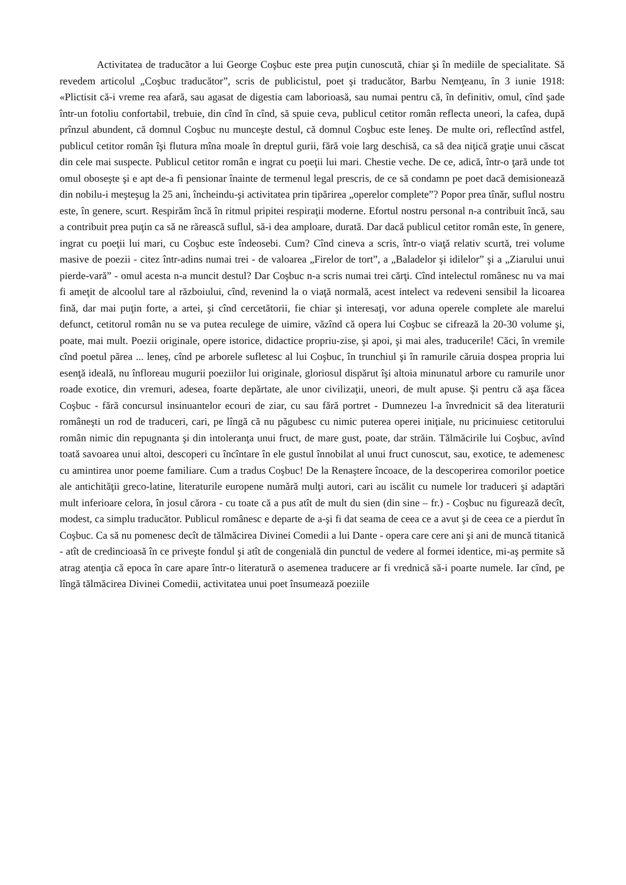Activitatea de traducător a lui George Coşbuc este prea puţin cunoscută, chiar şi în mediile de specialitate. Să revedem articolul „Coşbuc traducător”, scris de publicistul, poet şi traducător, Barbu Nemţeanu, în 3 iunie 1918: «Plictisit că-i vreme rea afară, sau agasat de digestia cam laborioasă, sau numai pentru că, în definitiv, omul, cînd şade într-un fotoliu confortabil, trebuie, din cînd în cînd, să spuie ceva, publicul cetitor român reflecta uneori, la cafea, după prînzul abundent, că domnul Coşbuc nu munceşte destul, că domnul Coşbuc este leneş. De multe ori, reflectînd astfel, publicul cetitor român îşi flutura mîna moale în dreptul gurii, fără voie larg deschisă, ca să dea niţică graţie unui căscat din cele mai suspecte. Publicul cetitor român e ingrat cu poeţii lui mari. Chestie veche. De ce, adică, într-o ţară unde tot omul oboseşte şi e apt de-a fi pensionar înainte de termenul legal prescris, de ce să condamn pe poet dacă demisionează din nobilu-i meşteşug la 25 ani, încheindu-şi activitatea prin tipărirea „operelor complete”? Popor prea tînăr, suflul nostru este, în genere, scurt. Respirăm încă în ritmul pripitei respiraţii moderne. Efortul nostru personal n-a contribuit încă, sau a contribuit prea puţin ca să ne rărească suflul, să-i dea amploare, durată. Dar dacă publicul cetitor român este, în genere, ingrat cu poeţii lui mari, cu Coşbuc este îndeosebi. Cum? Cînd cineva a scris, într-o viaţă relativ scurtă, trei volume masive de poezii - citez într-adins numai trei - de valoarea „Firelor de tort”, a „Baladelor şi idilelor” şi a „Ziarului unui pierde-vară” - omul acesta n-a muncit destul? Dar Coşbuc n-a scris numai trei cărţi. Cînd intelectul românesc nu va mai fi ameţit de alcoolul tare al războiului, cînd, revenind la o viaţă normală, acest intelect va redeveni sensibil la licoarea fină, dar mai puţin forte, a artei, şi cînd cercetătorii, fie chiar şi interesaţi, vor aduna operele complete ale marelui defunct, cetitorul român nu se va putea reculege de uimire, văzînd că opera lui Coşbuc se cifrează la 20-30 volume şi, poate, mai mult. Poezii originale, opere istorice, didactice propriu-zise, şi apoi, şi mai ales, traducerile! Căci, în vremile cînd poetul părea ... leneş, cînd pe arborele sufletesc al lui Coşbuc, în trunchiul şi în ramurile căruia dospea propria lui esenţă ideală, nu înfloreau mugurii poeziilor lui originale, gloriosul dispărut îşi altoia minunatul arbore cu ramurile unor roade exotice, din vremuri, adesea, foarte depărtate, ale unor civilizaţii, uneori, de mult apuse. Şi pentru că aşa făcea Coşbuc - fără concursul insinuantelor ecouri de ziar, cu sau fără portret - Dumnezeu l-a învrednicit să dea literaturii româneşti un rod de traduceri, cari, pe lîngă că nu păgubesc cu nimic puterea operei iniţiale, nu pricinuiesc cetitorului român nimic din repugnanta şi din intoleranţa unui fruct, de mare gust, poate, dar străin. Tălmăcirile lui Coşbuc, avînd toată savoarea unui altoi, descoperi cu încîntare în ele gustul înnobilat al unui fruct cunoscut, sau, exotice, te ademenesc cu amintirea unor poeme familiare. Cum a tradus Coşbuc! De la Renaştere încoace, de la descoperirea comorilor poetice ale antichităţii greco-latine, literaturile europene numără mulţi autori, cari au iscălit cu numele lor traduceri şi adaptări mult inferioare celora, în josul cărora - cu toate că a pus atît de mult du sien (din sine – fr.) - Coşbuc nu figurează decît, modest, ca simplu traducător. Publicul românesc e departe de a-şi fi dat seama de ceea ce a avut şi de ceea ce a pierdut în Coşbuc. Ca să nu pomenesc decît de tălmăcirea Divinei Comedii a lui Dante - opera care cere ani şi ani de muncă titanică - atît de credincioasă în ce priveşte fondul şi atît de congenială din punctul de vedere al formei identice, mi-aş permite să atrag atenţia că epoca în care apare într-o literatură o asemenea traducere ar fi vrednică să-i poarte numele. Iar cînd, pe lîngă tălmăcirea Divinei Comedii, activitatea unui poet însumează poeziile